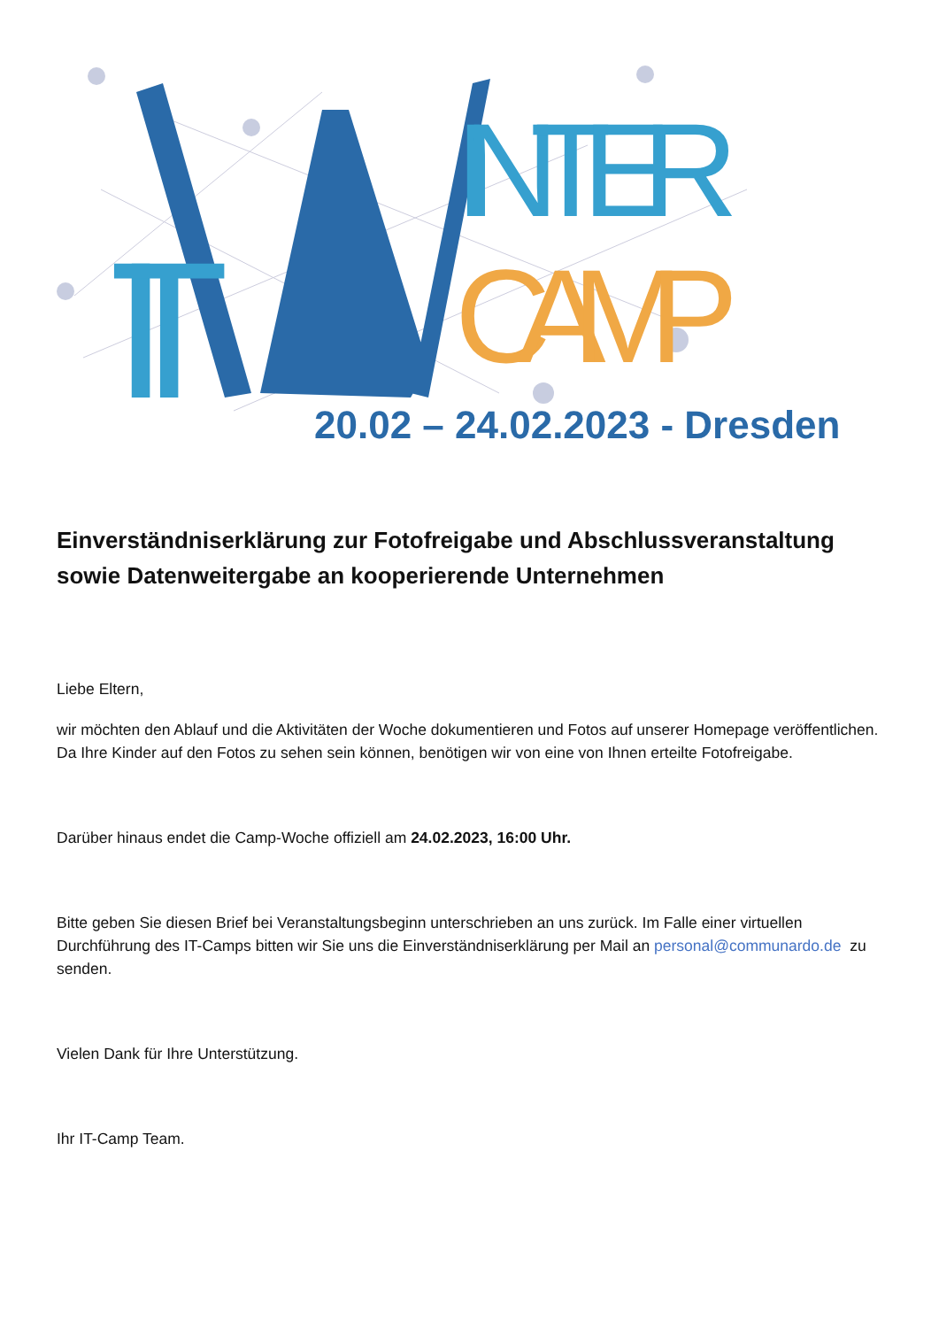IT
INTER
CAMP
20.02 – 24.02.2023 - Dresden
Einverständniserklärung zur Fotofreigabe und Abschlussveranstaltung sowie Datenweitergabe an kooperierende Unternehmen
Liebe Eltern,
wir möchten den Ablauf und die Aktivitäten der Woche dokumentieren und Fotos auf unserer Homepage veröffentlichen. Da Ihre Kinder auf den Fotos zu sehen sein können, benötigen wir von eine von Ihnen erteilte Fotofreigabe.
Darüber hinaus endet die Camp-Woche offiziell am 24.02.2023, 16:00 Uhr.
Bitte geben Sie diesen Brief bei Veranstaltungsbeginn unterschrieben an uns zurück. Im Falle einer virtuellen Durchführung des IT-Camps bitten wir Sie uns die Einverständniserklärung per Mail an personal@communardo.de zu senden.
Vielen Dank für Ihre Unterstützung.
Ihr IT-Camp Team.